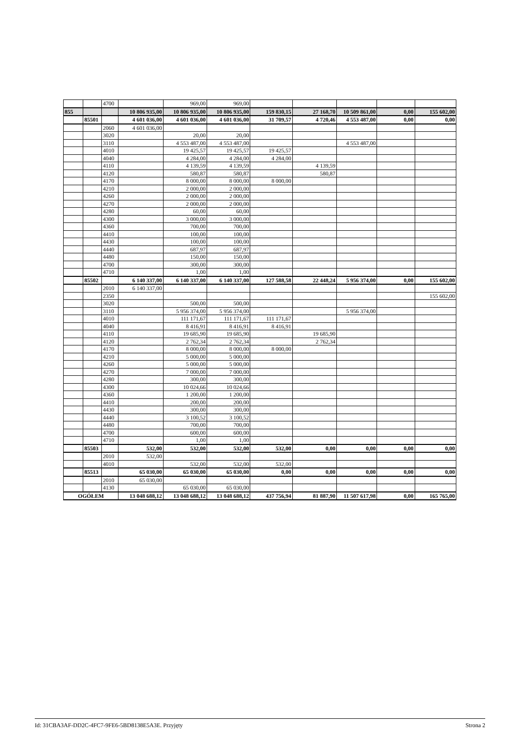| | | 4700 | | 969,00 | 969,00 | | | | | |
| 855 | | | 10 806 935,00 | 10 806 935,00 | 10 806 935,00 | 159 830,15 | 27 168,70 | 10 509 861,00 | 0,00 | 155 602,00 |
| | 85501 | | 4 601 036,00 | 4 601 036,00 | 4 601 036,00 | 31 709,57 | 4 720,46 | 4 553 487,00 | 0,00 | 0,00 |
| | | 2060 | 4 601 036,00 | | | | | | | |
| | | 3020 | | 20,00 | 20,00 | | | | | |
| | | 3110 | | 4 553 487,00 | 4 553 487,00 | | | 4 553 487,00 | | |
| | | 4010 | | 19 425,57 | 19 425,57 | 19 425,57 | | | | |
| | | 4040 | | 4 284,00 | 4 284,00 | 4 284,00 | | | | |
| | | 4110 | | 4 139,59 | 4 139,59 | | 4 139,59 | | | |
| | | 4120 | | 580,87 | 580,87 | | 580,87 | | | |
| | | 4170 | | 8 000,00 | 8 000,00 | 8 000,00 | | | | |
| | | 4210 | | 2 000,00 | 2 000,00 | | | | | |
| | | 4260 | | 2 000,00 | 2 000,00 | | | | | |
| | | 4270 | | 2 000,00 | 2 000,00 | | | | | |
| | | 4280 | | 60,00 | 60,00 | | | | | |
| | | 4300 | | 3 000,00 | 3 000,00 | | | | | |
| | | 4360 | | 700,00 | 700,00 | | | | | |
| | | 4410 | | 100,00 | 100,00 | | | | | |
| | | 4430 | | 100,00 | 100,00 | | | | | |
| | | 4440 | | 687,97 | 687,97 | | | | | |
| | | 4480 | | 150,00 | 150,00 | | | | | |
| | | 4700 | | 300,00 | 300,00 | | | | | |
| | | 4710 | | 1,00 | 1,00 | | | | | |
| | 85502 | | 6 140 337,00 | 6 140 337,00 | 6 140 337,00 | 127 588,58 | 22 448,24 | 5 956 374,00 | 0,00 | 155 602,00 |
| | | 2010 | 6 140 337,00 | | | | | | | |
| | | 2350 | | | | | | | | 155 602,00 |
| | | 3020 | | 500,00 | 500,00 | | | | | |
| | | 3110 | | 5 956 374,00 | 5 956 374,00 | | | 5 956 374,00 | | |
| | | 4010 | | 111 171,67 | 111 171,67 | 111 171,67 | | | | |
| | | 4040 | | 8 416,91 | 8 416,91 | 8 416,91 | | | | |
| | | 4110 | | 19 685,90 | 19 685,90 | | 19 685,90 | | | |
| | | 4120 | | 2 762,34 | 2 762,34 | | 2 762,34 | | | |
| | | 4170 | | 8 000,00 | 8 000,00 | 8 000,00 | | | | |
| | | 4210 | | 5 000,00 | 5 000,00 | | | | | |
| | | 4260 | | 5 000,00 | 5 000,00 | | | | | |
| | | 4270 | | 7 000,00 | 7 000,00 | | | | | |
| | | 4280 | | 300,00 | 300,00 | | | | | |
| | | 4300 | | 10 024,66 | 10 024,66 | | | | | |
| | | 4360 | | 1 200,00 | 1 200,00 | | | | | |
| | | 4410 | | 200,00 | 200,00 | | | | | |
| | | 4430 | | 300,00 | 300,00 | | | | | |
| | | 4440 | | 3 100,52 | 3 100,52 | | | | | |
| | | 4480 | | 700,00 | 700,00 | | | | | |
| | | 4700 | | 600,00 | 600,00 | | | | | |
| | | 4710 | | 1,00 | 1,00 | | | | | |
| | 85503 | | 532,00 | 532,00 | 532,00 | 532,00 | 0,00 | 0,00 | 0,00 | 0,00 |
| | | 2010 | 532,00 | | | | | | | |
| | | 4010 | | 532,00 | 532,00 | 532,00 | | | | |
| | 85513 | | 65 030,00 | 65 030,00 | 65 030,00 | 0,00 | 0,00 | 0,00 | 0,00 | 0,00 |
| | | 2010 | 65 030,00 | | | | | | | |
| | | 4130 | | 65 030,00 | 65 030,00 | | | | | |
| OGÓŁEM | | | 13 048 688,12 | 13 048 688,12 | 13 048 688,12 | 437 756,94 | 81 887,90 | 11 507 617,98 | 0,00 | 165 765,00 |
Id: 31CBA3AF-DD2C-4FC7-9FE6-5BD8138E5A3E. Przyjęty Strona 2